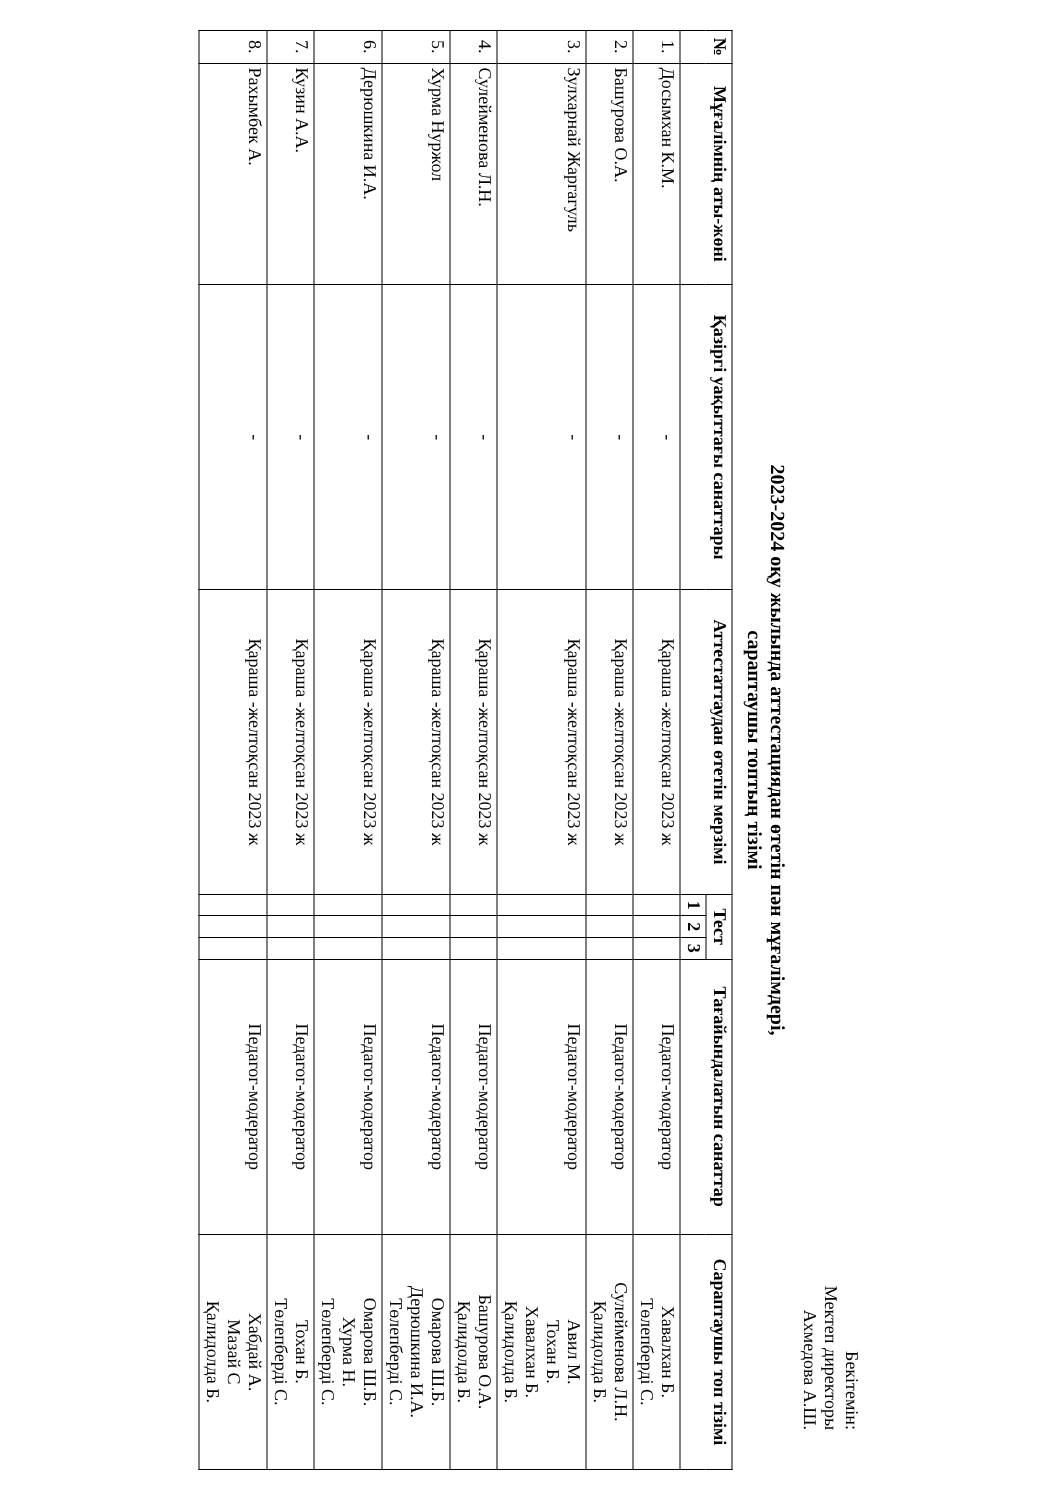Бекітемін:
Мектеп директоры
Ахмедова А.Ш.
2023-2024 оқу жылында аттестациядан өтетін пән мұғалімдері,
сараптаушы топтың тізімі
| № | Мұғалімнің аты-жөні | Қазіргі уақыттағы санаттары | Аттестаттаудан өтетін мерзімі | Тест | | | Тағайындалатын санаттар | Сараптаушы топ тізімі |
| --- | --- | --- | --- | --- | --- | --- | --- | --- |
| | | | | 1 | 2 | 3 | | |
| 1. | Досымхан К.М. | - | Қараша -желтоқсан 2023 ж | | | | Педагог-модератор | Хавалхан Б. Төлепберді С. |
| 2. | Башурова О.А. | - | Қараша -желтоқсан 2023 ж | | | | Педагог-модератор | Сулейменова Л.Н. Қалидолда Б. |
| 3. | Зулхарнай Жаргагуль | - | Қараша -желтоқсан 2023 ж | | | | Педагог-модератор | Авил М. Тохан Б. Хавалхан Б. Қалидолда Б. |
| 4. | Сулейменова Л.Н. | - | Қараша -желтоқсан 2023 ж | | | | Педагог-модератор | Башурова О.А. Қалидолда Б. |
| 5. | Хурма Нуржол | - | Қараша -желтоқсан 2023 ж | | | | Педагог-модератор | Омарова Ш.Б. Дерюшкина И.А. Төлепберді С. |
| 6. | Дерюшкина И.А. | - | Қараша -желтоқсан 2023 ж | | | | Педагог-модератор | Омарова Ш.Б. Хурма Н. Төлепберді С. |
| 7. | Кузин А.А. | - | Қараша -желтоқсан 2023 ж | | | | Педагог-модератор | Тохан Б. Төлепберді С. |
| 8. | Рахымбек А. | - | Қараша -желтоқсан 2023 ж | | | | Педагог-модератор | Хабдай А. Мазай С Қалидолда Б. |